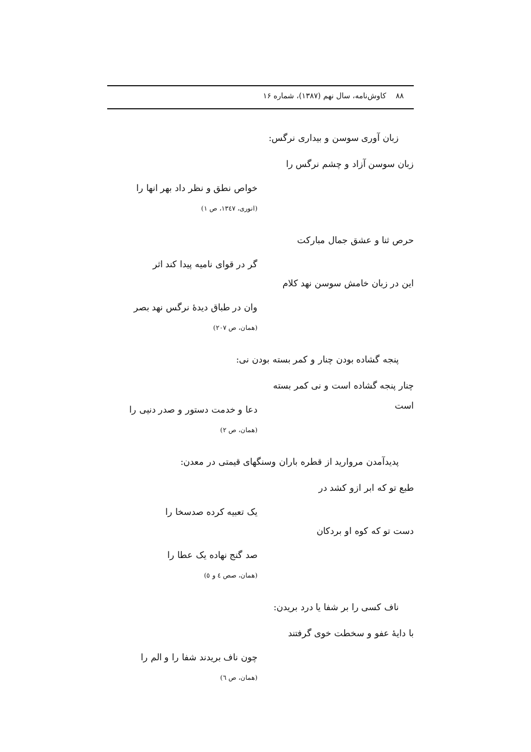٨٨ کاوش‌نامه، سال نهم (١٣٨٧)، شماره ١۶
زبان آوری سوسن و بیداری نرگس:
زبان سوسن آزاد و چشم نرگس را
خواص نطق و نظر داد بهر انها را
(انوری، ١٣٤٧، ص ١)
حرص ثنا و عشق جمال مبارکت
گر در قوای نامیه پیدا کند اثر
این در زبان خامش سوسن نهد کلام
وان در طباق دیدهٔ نرگس نهد بصر
(همان، ص ٢٠٧)
پنجه گشاده بودن چنار و کمر بسته بودن نی:
چنار پنجه گشاده است و نی کمر بسته است
دعا و خدمت دستور و صدر دنیی را
(همان، ص ٢)
پدیدآمدن مروارید از قطره باران وسنگهای قیمتی در معدن:
طبع تو که ابر ازو کشد در
یک تعبیه کرده صدسخا را
دست تو که کوه او بردکان
صد گنج نهاده یک عطا را
(همان، صص ٤ و ٥)
ناف کسی را بر شفا یا درد بریدن:
با دایهٔ عفو و سخطت خوی گرفتند
چون ناف بریدند شفا را و الم را
(همان، ص ٦)